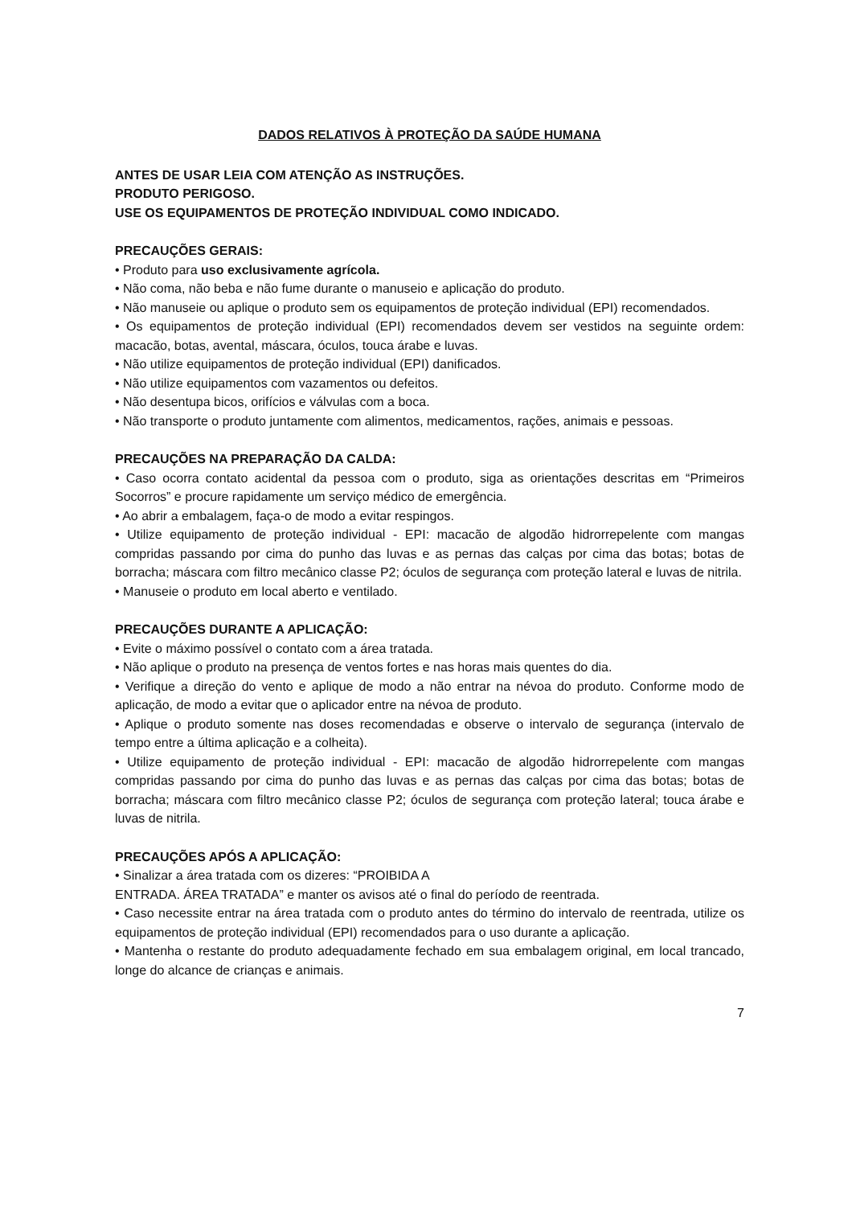DADOS RELATIVOS À PROTEÇÃO DA SAÚDE HUMANA
ANTES DE USAR LEIA COM ATENÇÃO AS INSTRUÇÕES.
PRODUTO PERIGOSO.
USE OS EQUIPAMENTOS DE PROTEÇÃO INDIVIDUAL COMO INDICADO.
PRECAUÇÕES GERAIS:
• Produto para uso exclusivamente agrícola.
• Não coma, não beba e não fume durante o manuseio e aplicação do produto.
• Não manuseie ou aplique o produto sem os equipamentos de proteção individual (EPI) recomendados.
• Os equipamentos de proteção individual (EPI) recomendados devem ser vestidos na seguinte ordem: macacão, botas, avental, máscara, óculos, touca árabe e luvas.
• Não utilize equipamentos de proteção individual (EPI) danificados.
• Não utilize equipamentos com vazamentos ou defeitos.
• Não desentupa bicos, orifícios e válvulas com a boca.
• Não transporte o produto juntamente com alimentos, medicamentos, rações, animais e pessoas.
PRECAUÇÕES NA PREPARAÇÃO DA CALDA:
• Caso ocorra contato acidental da pessoa com o produto, siga as orientações descritas em “Primeiros Socorros” e procure rapidamente um serviço médico de emergência.
• Ao abrir a embalagem, faça-o de modo a evitar respingos.
• Utilize equipamento de proteção individual - EPI: macacão de algodão hidrorrepelente com mangas compridas passando por cima do punho das luvas e as pernas das calças por cima das botas; botas de borracha; máscara com filtro mecânico classe P2; óculos de segurança com proteção lateral e luvas de nitrila.
• Manuseie o produto em local aberto e ventilado.
PRECAUÇÕES DURANTE A APLICAÇÃO:
• Evite o máximo possível o contato com a área tratada.
• Não aplique o produto na presença de ventos fortes e nas horas mais quentes do dia.
• Verifique a direção do vento e aplique de modo a não entrar na névoa do produto. Conforme modo de aplicação, de modo a evitar que o aplicador entre na névoa de produto.
• Aplique o produto somente nas doses recomendadas e observe o intervalo de segurança (intervalo de tempo entre a última aplicação e a colheita).
• Utilize equipamento de proteção individual - EPI: macacão de algodão hidrorrepelente com mangas compridas passando por cima do punho das luvas e as pernas das calças por cima das botas; botas de borracha; máscara com filtro mecânico classe P2; óculos de segurança com proteção lateral; touca árabe e luvas de nitrila.
PRECAUÇÕES APÓS A APLICAÇÃO:
• Sinalizar a área tratada com os dizeres: “PROIBIDA A
ENTRADA. ÁREA TRATADA” e manter os avisos até o final do período de reentrada.
• Caso necessite entrar na área tratada com o produto antes do término do intervalo de reentrada, utilize os equipamentos de proteção individual (EPI) recomendados para o uso durante a aplicação.
• Mantenha o restante do produto adequadamente fechado em sua embalagem original, em local trancado, longe do alcance de crianças e animais.
7